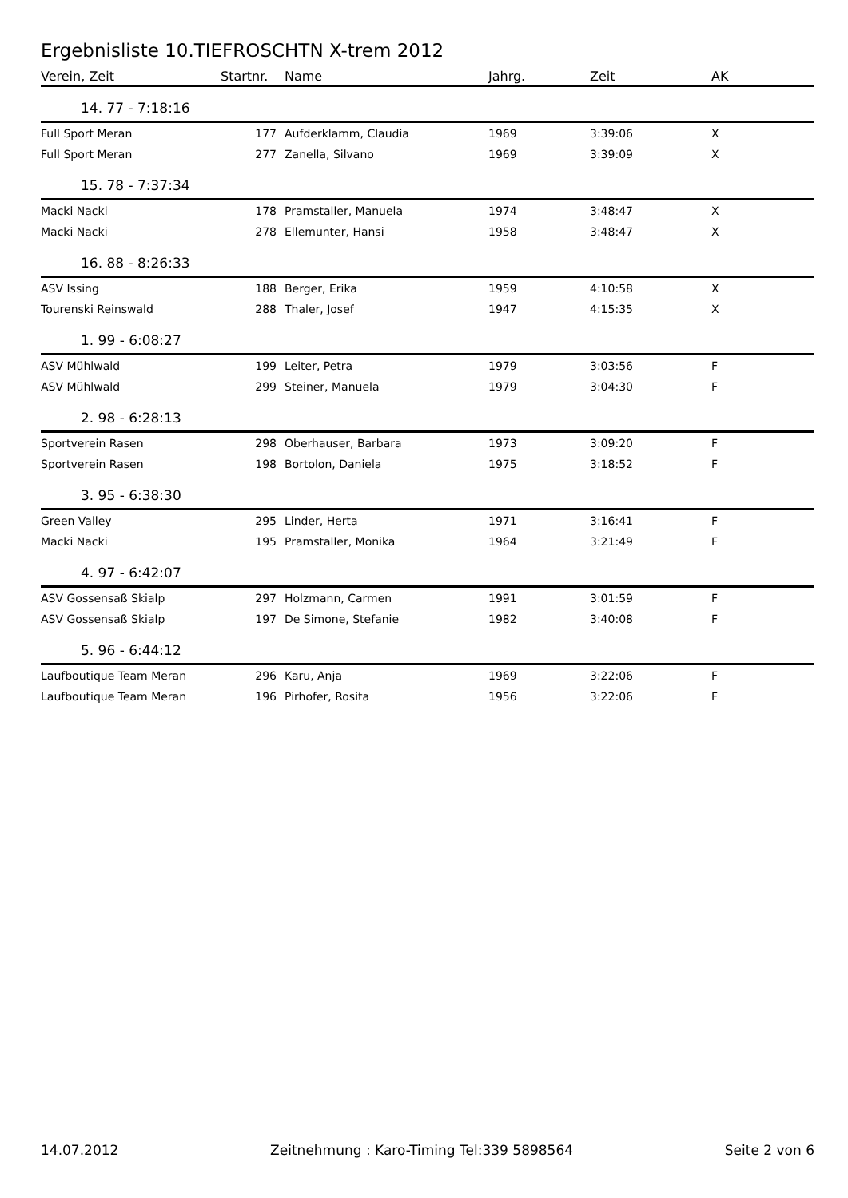Ergebnisliste 10.TIEFROSCHTN X-trem 2012
| Verein, Zeit | Startnr. | Name | Jahrg. | Zeit | AK |
| --- | --- | --- | --- | --- | --- |
| 14. 77 - 7:18:16 | | | | | |
| Full Sport Meran | 177 | Aufderklamm, Claudia | 1969 | 3:39:06 | X |
| Full Sport Meran | 277 | Zanella, Silvano | 1969 | 3:39:09 | X |
| 15. 78 - 7:37:34 | | | | | |
| Macki Nacki | 178 | Pramstaller, Manuela | 1974 | 3:48:47 | X |
| Macki Nacki | 278 | Ellemunter, Hansi | 1958 | 3:48:47 | X |
| 16. 88 - 8:26:33 | | | | | |
| ASV Issing | 188 | Berger, Erika | 1959 | 4:10:58 | X |
| Tourenski Reinswald | 288 | Thaler, Josef | 1947 | 4:15:35 | X |
| 1. 99 - 6:08:27 | | | | | |
| ASV Mühlwald | 199 | Leiter, Petra | 1979 | 3:03:56 | F |
| ASV Mühlwald | 299 | Steiner, Manuela | 1979 | 3:04:30 | F |
| 2. 98 - 6:28:13 | | | | | |
| Sportverein Rasen | 298 | Oberhauser, Barbara | 1973 | 3:09:20 | F |
| Sportverein Rasen | 198 | Bortolon, Daniela | 1975 | 3:18:52 | F |
| 3. 95 - 6:38:30 | | | | | |
| Green Valley | 295 | Linder, Herta | 1971 | 3:16:41 | F |
| Macki Nacki | 195 | Pramstaller, Monika | 1964 | 3:21:49 | F |
| 4. 97 - 6:42:07 | | | | | |
| ASV Gossensaß Skialp | 297 | Holzmann, Carmen | 1991 | 3:01:59 | F |
| ASV Gossensaß Skialp | 197 | De Simone, Stefanie | 1982 | 3:40:08 | F |
| 5. 96 - 6:44:12 | | | | | |
| Laufboutique Team Meran | 296 | Karu, Anja | 1969 | 3:22:06 | F |
| Laufboutique Team Meran | 196 | Pirhofer, Rosita | 1956 | 3:22:06 | F |
14.07.2012 Zeitnehmung : Karo-Timing Tel:339 5898564 Seite 2 von 6